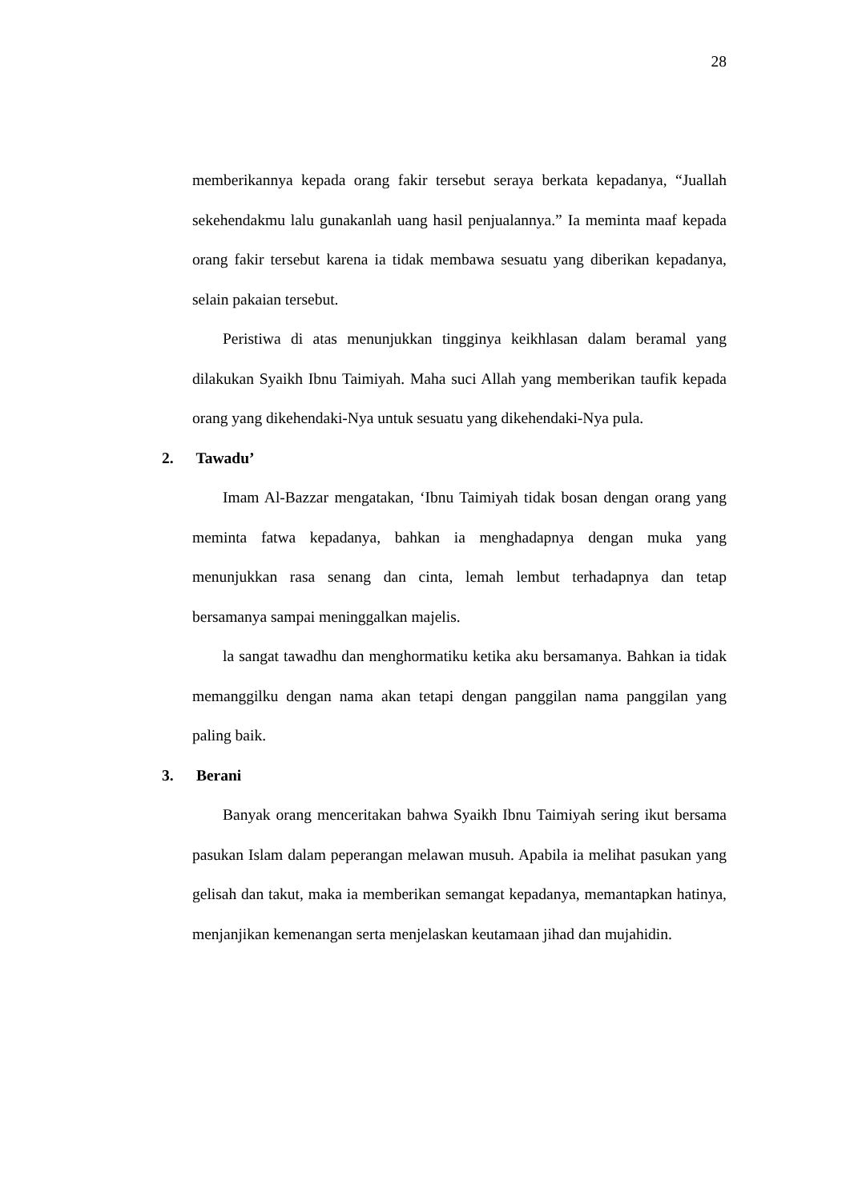28
memberikannya kepada orang fakir tersebut seraya berkata kepadanya, “Juallah sekehendakmu lalu gunakanlah uang hasil penjualannya.” Ia meminta maaf kepada orang fakir tersebut karena ia tidak membawa sesuatu yang diberikan kepadanya, selain pakaian tersebut.
Peristiwa di atas menunjukkan tingginya keikhlasan dalam beramal yang dilakukan Syaikh Ibnu Taimiyah. Maha suci Allah yang memberikan taufik kepada orang yang dikehendaki-Nya untuk sesuatu yang dikehendaki-Nya pula.
2. Tawadu’
Imam Al-Bazzar mengatakan, ‘Ibnu Taimiyah tidak bosan dengan orang yang meminta fatwa kepadanya, bahkan ia menghadapnya dengan muka yang menunjukkan rasa senang dan cinta, lemah lembut terhadapnya dan tetap bersamanya sampai meninggalkan majelis.
la sangat tawadhu dan menghormatiku ketika aku bersamanya. Bahkan ia tidak memanggilku dengan nama akan tetapi dengan panggilan nama panggilan yang paling baik.
3. Berani
Banyak orang menceritakan bahwa Syaikh Ibnu Taimiyah sering ikut bersama pasukan Islam dalam peperangan melawan musuh. Apabila ia melihat pasukan yang gelisah dan takut, maka ia memberikan semangat kepadanya, memantapkan hatinya, menjanjikan kemenangan serta menjelaskan keutamaan jihad dan mujahidin.